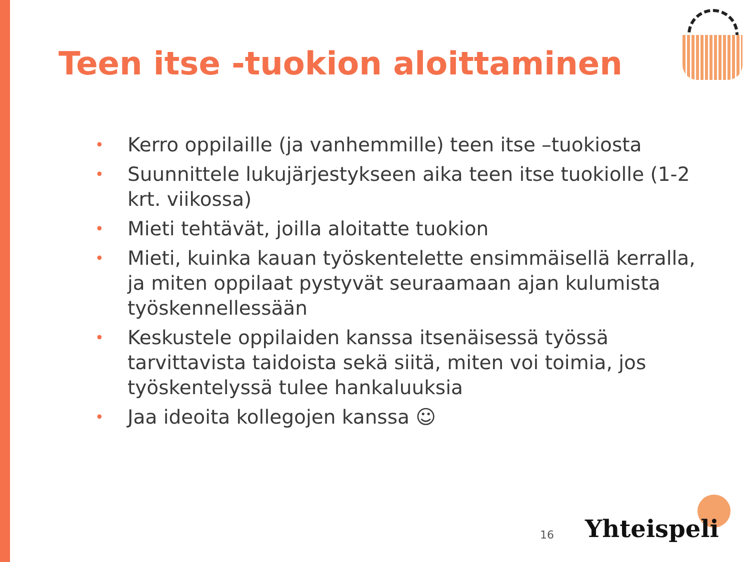Teen itse -tuokion aloittaminen
• Kerro oppilaille (ja vanhemmille) teen itse –tuokiosta
• Suunnittele lukujärjestykseen aika teen itse tuokiolle (1-2 krt. viikossa)
• Mieti tehtävät, joilla aloitatte tuokion
• Mieti, kuinka kauan työskentelette ensimmäisellä kerralla, ja miten oppilaat pystyvät seuraamaan ajan kulumista työskennellessään
• Keskustele oppilaiden kanssa itsenäisessä työssä tarvittavista taidoista sekä siitä, miten voi toimia, jos työskentelyssä tulee hankaluuksia
• Jaa ideoita kollegojen kanssa ☺
16 Yhteispeli